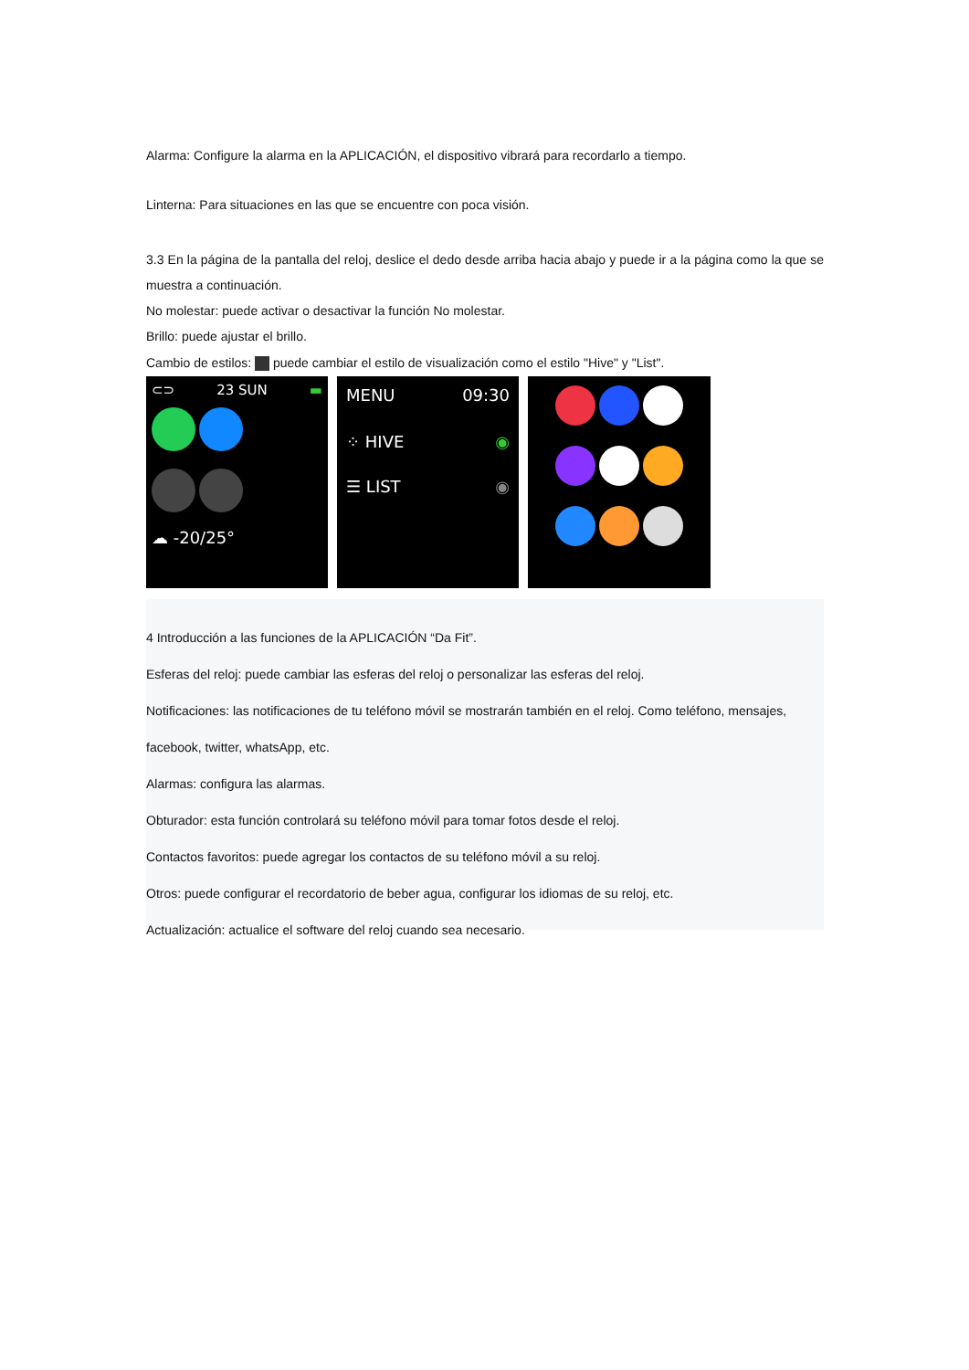Alarma: Configure la alarma en la APLICACIÓN, el dispositivo vibrará para recordarlo a tiempo.
Linterna: Para situaciones en las que se encuentre con poca visión.
3.3 En la página de la pantalla del reloj, deslice el dedo desde arriba hacia abajo y puede ir a la página como la que se muestra a continuación.
No molestar: puede activar o desactivar la función No molestar.
Brillo: puede ajustar el brillo.
Cambio de estilos: puede cambiar el estilo de visualización como el estilo "Hive" y "List".
⊂⊃ 23 SUN ▬
☁ -20/25°
MENU 09:30
⁘ HIVE ◉
☰ LIST ◉
4 Introducción a las funciones de la APLICACIÓN “Da Fit”.
Esferas del reloj: puede cambiar las esferas del reloj o personalizar las esferas del reloj.
Notificaciones: las notificaciones de tu teléfono móvil se mostrarán también en el reloj. Como teléfono, mensajes, facebook, twitter, whatsApp, etc.
Alarmas: configura las alarmas.
Obturador: esta función controlará su teléfono móvil para tomar fotos desde el reloj.
Contactos favoritos: puede agregar los contactos de su teléfono móvil a su reloj.
Otros: puede configurar el recordatorio de beber agua, configurar los idiomas de su reloj, etc.
Actualización: actualice el software del reloj cuando sea necesario.